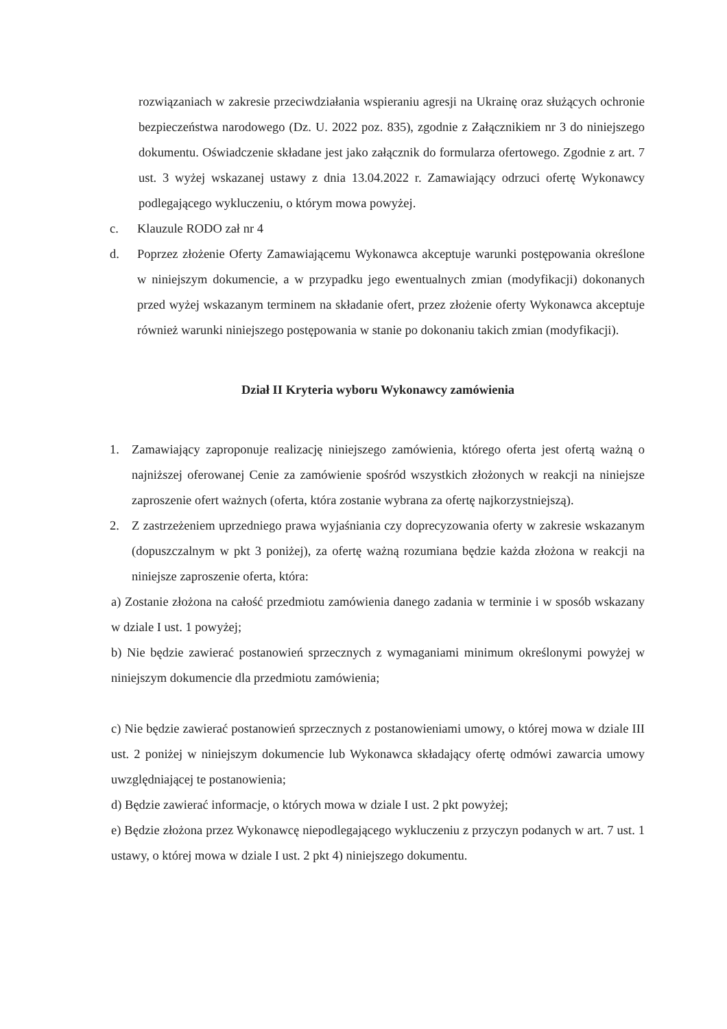rozwiązaniach w zakresie przeciwdziałania wspieraniu agresji na Ukrainę oraz służących ochronie bezpieczeństwa narodowego (Dz. U. 2022 poz. 835), zgodnie z Załącznikiem nr 3 do niniejszego dokumentu. Oświadczenie składane jest jako załącznik do formularza ofertowego. Zgodnie z art. 7 ust. 3 wyżej wskazanej ustawy z dnia 13.04.2022 r. Zamawiający odrzuci ofertę Wykonawcy podlegającego wykluczeniu, o którym mowa powyżej.
c. Klauzule RODO zał nr 4
d. Poprzez złożenie Oferty Zamawiającemu Wykonawca akceptuje warunki postępowania określone w niniejszym dokumencie, a w przypadku jego ewentualnych zmian (modyfikacji) dokonanych przed wyżej wskazanym terminem na składanie ofert, przez złożenie oferty Wykonawca akceptuje również warunki niniejszego postępowania w stanie po dokonaniu takich zmian (modyfikacji).
Dział II Kryteria wyboru Wykonawcy zamówienia
1. Zamawiający zaproponuje realizację niniejszego zamówienia, którego oferta jest ofertą ważną o najniższej oferowanej Cenie za zamówienie spośród wszystkich złożonych w reakcji na niniejsze zaproszenie ofert ważnych (oferta, która zostanie wybrana za ofertę najkorzystniejszą).
2. Z zastrzeżeniem uprzedniego prawa wyjaśniania czy doprecyzowania oferty w zakresie wskazanym (dopuszczalnym w pkt 3 poniżej), za ofertę ważną rozumiana będzie każda złożona w reakcji na niniejsze zaproszenie oferta, która:
a) Zostanie złożona na całość przedmiotu zamówienia danego zadania w terminie i w sposób wskazany w dziale I ust. 1 powyżej;
b) Nie będzie zawierać postanowień sprzecznych z wymaganiami minimum określonymi powyżej w niniejszym dokumencie dla przedmiotu zamówienia;
c) Nie będzie zawierać postanowień sprzecznych z postanowieniami umowy, o której mowa w dziale III ust. 2 poniżej w niniejszym dokumencie lub Wykonawca składający ofertę odmówi zawarcia umowy uwzględniającej te postanowienia;
d) Będzie zawierać informacje, o których mowa w dziale I ust. 2 pkt powyżej;
e) Będzie złożona przez Wykonawcę niepodlegającego wykluczeniu z przyczyn podanych w art. 7 ust. 1 ustawy, o której mowa w dziale I ust. 2 pkt 4) niniejszego dokumentu.